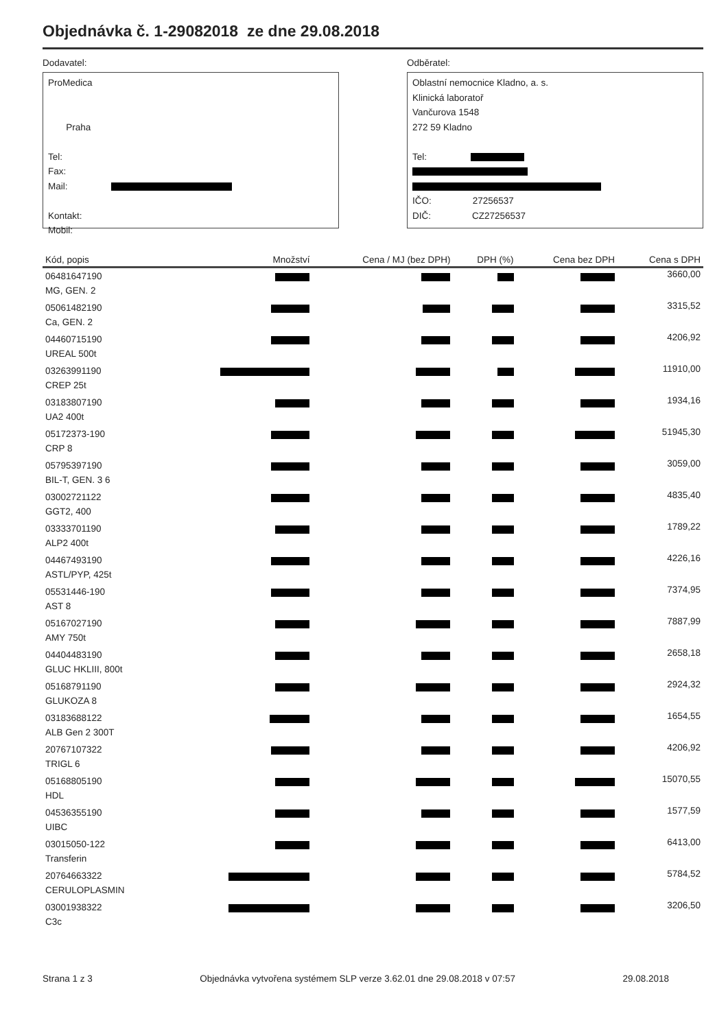Objednávka č. 1-29082018 ze dne 29.08.2018
Dodavatel:
ProMedica
Praha
Tel:
Fax:
Mail:
Kontakt:
Mobil:
Odběratel:
Oblastní nemocnice Kladno, a. s.
Klinická laboratoř
Vančurova 1548
272 59 Kladno
Tel:
IČO: 27256537
DIČ: CZ27256537
| Kód, popis | Množství | Cena / MJ (bez DPH) | DPH (%) | Cena bez DPH | Cena s DPH |
| --- | --- | --- | --- | --- | --- |
| 06481647190 MG, GEN. 2 | | | | | 3660,00 |
| 05061482190 Ca, GEN. 2 | | | | | 3315,52 |
| 04460715190 UREAL 500t | | | | | 4206,92 |
| 03263991190 CREP 25t | | | | | 11910,00 |
| 03183807190 UA2 400t | | | | | 1934,16 |
| 05172373-190 CRP 8 | | | | | 51945,30 |
| 05795397190 BIL-T, GEN. 3 6 | | | | | 3059,00 |
| 03002721122 GGT2, 400 | | | | | 4835,40 |
| 03333701190 ALP2 400t | | | | | 1789,22 |
| 04467493190 ASTL/PYP, 425t | | | | | 4226,16 |
| 05531446-190 AST 8 | | | | | 7374,95 |
| 05167027190 AMY 750t | | | | | 7887,99 |
| 04404483190 GLUC HKLIII, 800t | | | | | 2658,18 |
| 05168791190 GLUKOZA 8 | | | | | 2924,32 |
| 03183688122 ALB Gen 2 300T | | | | | 1654,55 |
| 20767107322 TRIGL 6 | | | | | 4206,92 |
| 05168805190 HDL | | | | | 15070,55 |
| 04536355190 UIBC | | | | | 1577,59 |
| 03015050-122 Transferin | | | | | 6413,00 |
| 20764663322 CERULOPLASMIN | | | | | 5784,52 |
| 03001938322 C3c | | | | | 3206,50 |
Strana 1 z 3 Objednávka vytvořena systémem SLP verze 3.62.01 dne 29.08.2018 v 07:57 29.08.2018